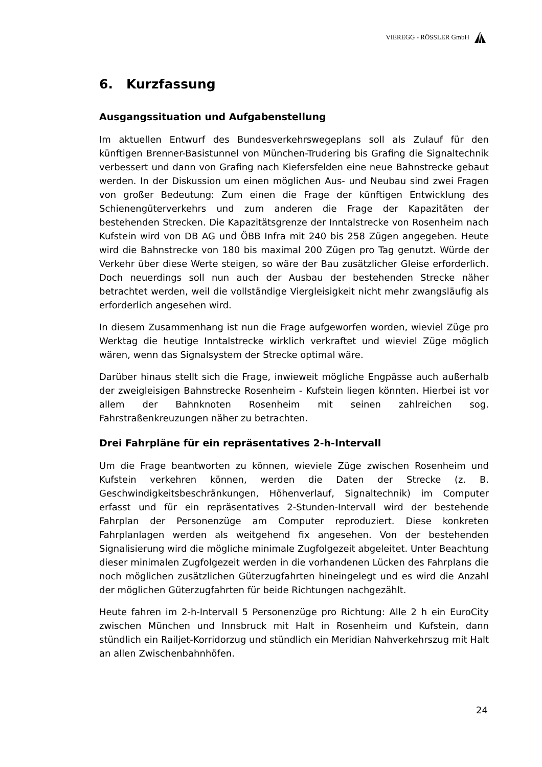VIEREGG - RÖSSLER GmbH
6. Kurzfassung
Ausgangssituation und Aufgabenstellung
Im aktuellen Entwurf des Bundesverkehrswegeplans soll als Zulauf für den künftigen Brenner-Basistunnel von München-Trudering bis Grafing die Signaltechnik verbessert und dann von Grafing nach Kiefersfelden eine neue Bahnstrecke gebaut werden. In der Diskussion um einen möglichen Aus- und Neubau sind zwei Fragen von großer Bedeutung: Zum einen die Frage der künftigen Entwicklung des Schienengüterverkehrs und zum anderen die Frage der Kapazitäten der bestehenden Strecken. Die Kapazitätsgrenze der Inntalstrecke von Rosenheim nach Kufstein wird von DB AG und ÖBB Infra mit 240 bis 258 Zügen angegeben. Heute wird die Bahnstrecke von 180 bis maximal 200 Zügen pro Tag genutzt. Würde der Verkehr über diese Werte steigen, so wäre der Bau zusätzlicher Gleise erforderlich. Doch neuerdings soll nun auch der Ausbau der bestehenden Strecke näher betrachtet werden, weil die vollständige Viergleisigkeit nicht mehr zwangsläufig als erforderlich angesehen wird.
In diesem Zusammenhang ist nun die Frage aufgeworfen worden, wieviel Züge pro Werktag die heutige Inntalstrecke wirklich verkraftet und wieviel Züge möglich wären, wenn das Signalsystem der Strecke optimal wäre.
Darüber hinaus stellt sich die Frage, inwieweit mögliche Engpässe auch außerhalb der zweigleisigen Bahnstrecke Rosenheim - Kufstein liegen könnten. Hierbei ist vor allem der Bahnknoten Rosenheim mit seinen zahlreichen sog. Fahrstraßenkreuzungen näher zu betrachten.
Drei Fahrpläne für ein repräsentatives 2-h-Intervall
Um die Frage beantworten zu können, wieviele Züge zwischen Rosenheim und Kufstein verkehren können, werden die Daten der Strecke (z. B. Geschwindigkeitsbeschränkungen, Höhenverlauf, Signaltechnik) im Computer erfasst und für ein repräsentatives 2-Stunden-Intervall wird der bestehende Fahrplan der Personenzüge am Computer reproduziert. Diese konkreten Fahrplanlagen werden als weitgehend fix angesehen. Von der bestehenden Signalisierung wird die mögliche minimale Zugfolgezeit abgeleitet. Unter Beachtung dieser minimalen Zugfolgezeit werden in die vorhandenen Lücken des Fahrplans die noch möglichen zusätzlichen Güterzugfahrten hineingelegt und es wird die Anzahl der möglichen Güterzugfahrten für beide Richtungen nachgezählt.
Heute fahren im 2-h-Intervall 5 Personenzüge pro Richtung: Alle 2 h ein EuroCity zwischen München und Innsbruck mit Halt in Rosenheim und Kufstein, dann stündlich ein Railjet-Korridorzug und stündlich ein Meridian Nahverkehrszug mit Halt an allen Zwischenbahnhöfen.
24